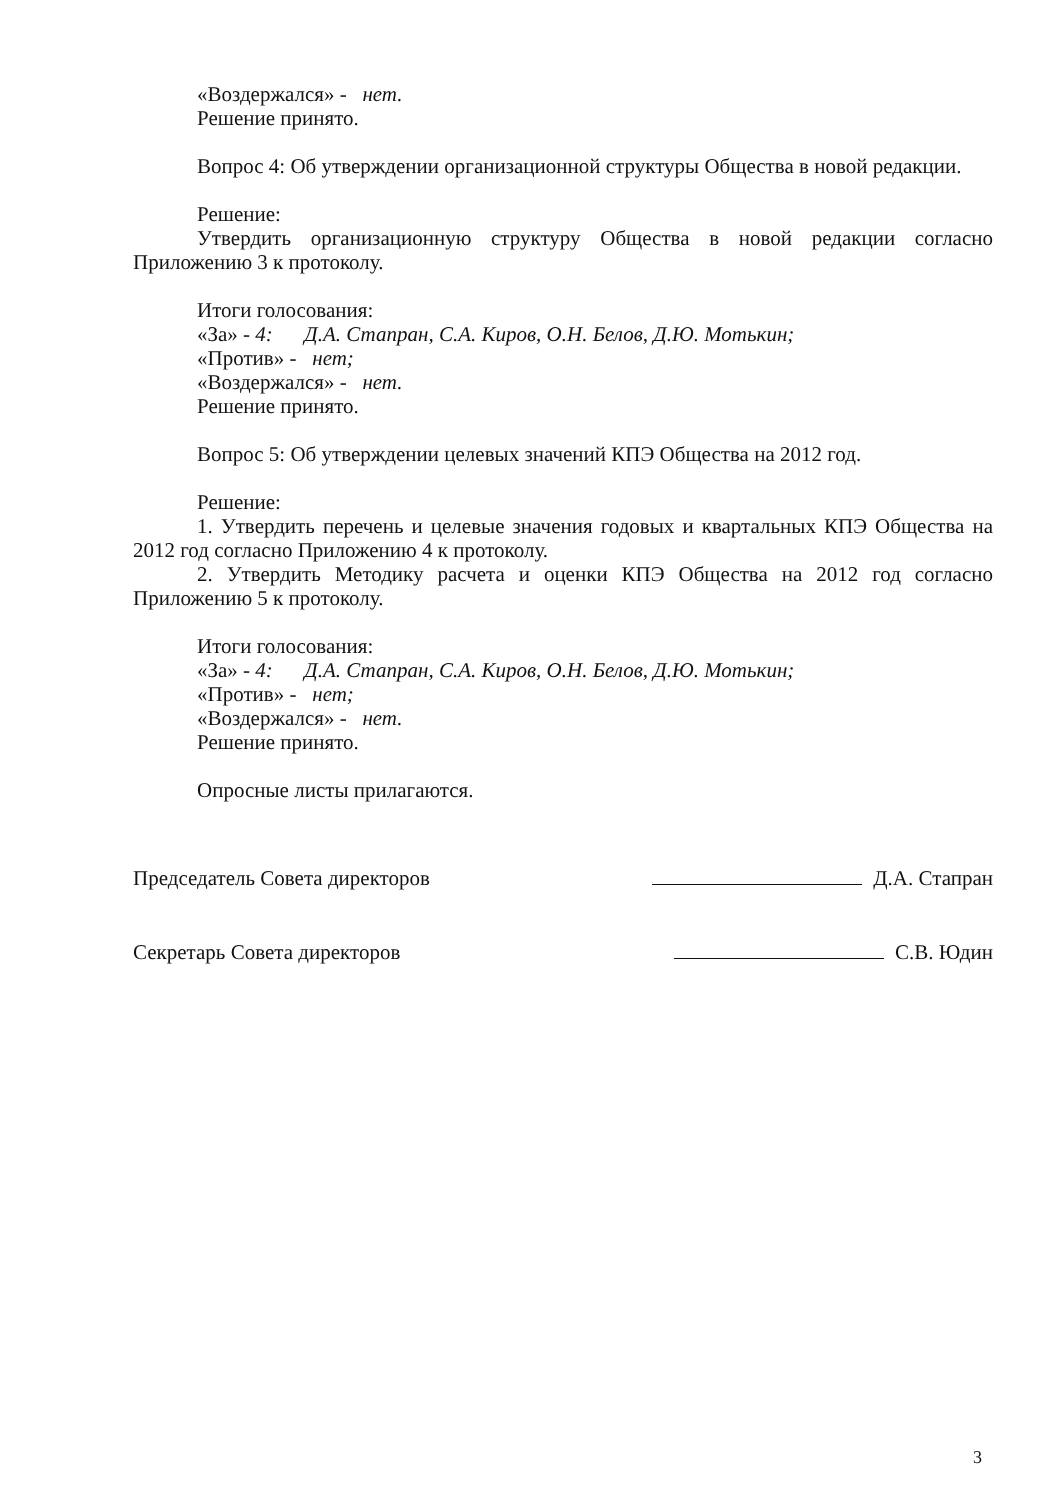«Воздержался» - нет.
Решение принято.
Вопрос 4: Об утверждении организационной структуры Общества в новой редакции.
Решение:
Утвердить организационную структуру Общества в новой редакции согласно Приложению 3 к протоколу.
Итоги голосования:
«За» - 4: Д.А. Стапран, С.А. Киров, О.Н. Белов, Д.Ю. Мотькин;
«Против» - нет;
«Воздержался» - нет.
Решение принято.
Вопрос 5: Об утверждении целевых значений КПЭ Общества на 2012 год.
Решение:
1. Утвердить перечень и целевые значения годовых и квартальных КПЭ Общества на 2012 год согласно Приложению 4 к протоколу.
2. Утвердить Методику расчета и оценки КПЭ Общества на 2012 год согласно Приложению 5 к протоколу.
Итоги голосования:
«За» - 4: Д.А. Стапран, С.А. Киров, О.Н. Белов, Д.Ю. Мотькин;
«Против» - нет;
«Воздержался» - нет.
Решение принято.
Опросные листы прилагаются.
Председатель Совета директоров Д.А. Стапран
Секретарь Совета директоров С.В. Юдин
3